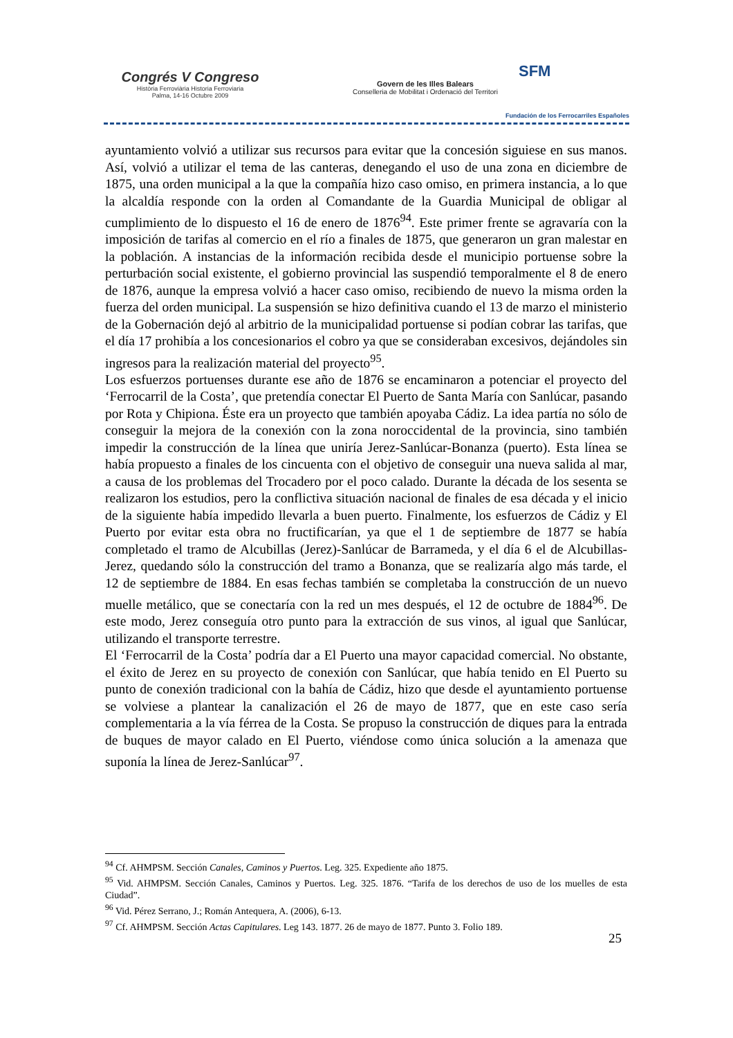Congrés V Congreso
Història Ferroviària Historia Ferroviaria
Palma, 14-16 Octubre 2009
Govern de les Illes Balears
Conselleria de Mobilitat i Ordenació del Territori
SFM
Fundación de los Ferrocarriles Españoles
ayuntamiento volvió a utilizar sus recursos para evitar que la concesión siguiese en sus manos. Así, volvió a utilizar el tema de las canteras, denegando el uso de una zona en diciembre de 1875, una orden municipal a la que la compañía hizo caso omiso, en primera instancia, a lo que la alcaldía responde con la orden al Comandante de la Guardia Municipal de obligar al cumplimiento de lo dispuesto el 16 de enero de 1876<sup>94</sup>. Este primer frente se agravaría con la imposición de tarifas al comercio en el río a finales de 1875, que generaron un gran malestar en la población. A instancias de la información recibida desde el municipio portuense sobre la perturbación social existente, el gobierno provincial las suspendió temporalmente el 8 de enero de 1876, aunque la empresa volvió a hacer caso omiso, recibiendo de nuevo la misma orden la fuerza del orden municipal. La suspensión se hizo definitiva cuando el 13 de marzo el ministerio de la Gobernación dejó al arbitrio de la municipalidad portuense si podían cobrar las tarifas, que el día 17 prohibía a los concesionarios el cobro ya que se consideraban excesivos, dejándoles sin ingresos para la realización material del proyecto<sup>95</sup>.
Los esfuerzos portuenses durante ese año de 1876 se encaminaron a potenciar el proyecto del ‘Ferrocarril de la Costa’, que pretendía conectar El Puerto de Santa María con Sanlúcar, pasando por Rota y Chipiona. Éste era un proyecto que también apoyaba Cádiz. La idea partía no sólo de conseguir la mejora de la conexión con la zona noroccidental de la provincia, sino también impedir la construcción de la línea que uniría Jerez-Sanlúcar-Bonanza (puerto). Esta línea se había propuesto a finales de los cincuenta con el objetivo de conseguir una nueva salida al mar, a causa de los problemas del Trocadero por el poco calado. Durante la década de los sesenta se realizaron los estudios, pero la conflictiva situación nacional de finales de esa década y el inicio de la siguiente había impedido llevarla a buen puerto. Finalmente, los esfuerzos de Cádiz y El Puerto por evitar esta obra no fructificarían, ya que el 1 de septiembre de 1877 se había completado el tramo de Alcubillas (Jerez)-Sanlúcar de Barrameda, y el día 6 el de Alcubillas-Jerez, quedando sólo la construcción del tramo a Bonanza, que se realizaría algo más tarde, el 12 de septiembre de 1884. En esas fechas también se completaba la construcción de un nuevo muelle metálico, que se conectaría con la red un mes después, el 12 de octubre de 1884<sup>96</sup>. De este modo, Jerez conseguía otro punto para la extracción de sus vinos, al igual que Sanlúcar, utilizando el transporte terrestre.
El ‘Ferrocarril de la Costa’ podría dar a El Puerto una mayor capacidad comercial. No obstante, el éxito de Jerez en su proyecto de conexión con Sanlúcar, que había tenido en El Puerto su punto de conexión tradicional con la bahía de Cádiz, hizo que desde el ayuntamiento portuense se volviese a plantear la canalización el 26 de mayo de 1877, que en este caso sería complementaria a la vía férrea de la Costa. Se propuso la construcción de diques para la entrada de buques de mayor calado en El Puerto, viéndose como única solución a la amenaza que suponía la línea de Jerez-Sanlúcar<sup>97</sup>.
<sup>94</sup> Cf. AHMPSM. Sección Canales, Caminos y Puertos. Leg. 325. Expediente año 1875.
<sup>95</sup> Vid. AHMPSM. Sección Canales, Caminos y Puertos. Leg. 325. 1876. “Tarifa de los derechos de uso de los muelles de esta Ciudad”.
<sup>96</sup> Vid. Pérez Serrano, J.; Román Antequera, A. (2006), 6-13.
<sup>97</sup> Cf. AHMPSM. Sección Actas Capitulares. Leg 143. 1877. 26 de mayo de 1877. Punto 3. Folio 189.
25